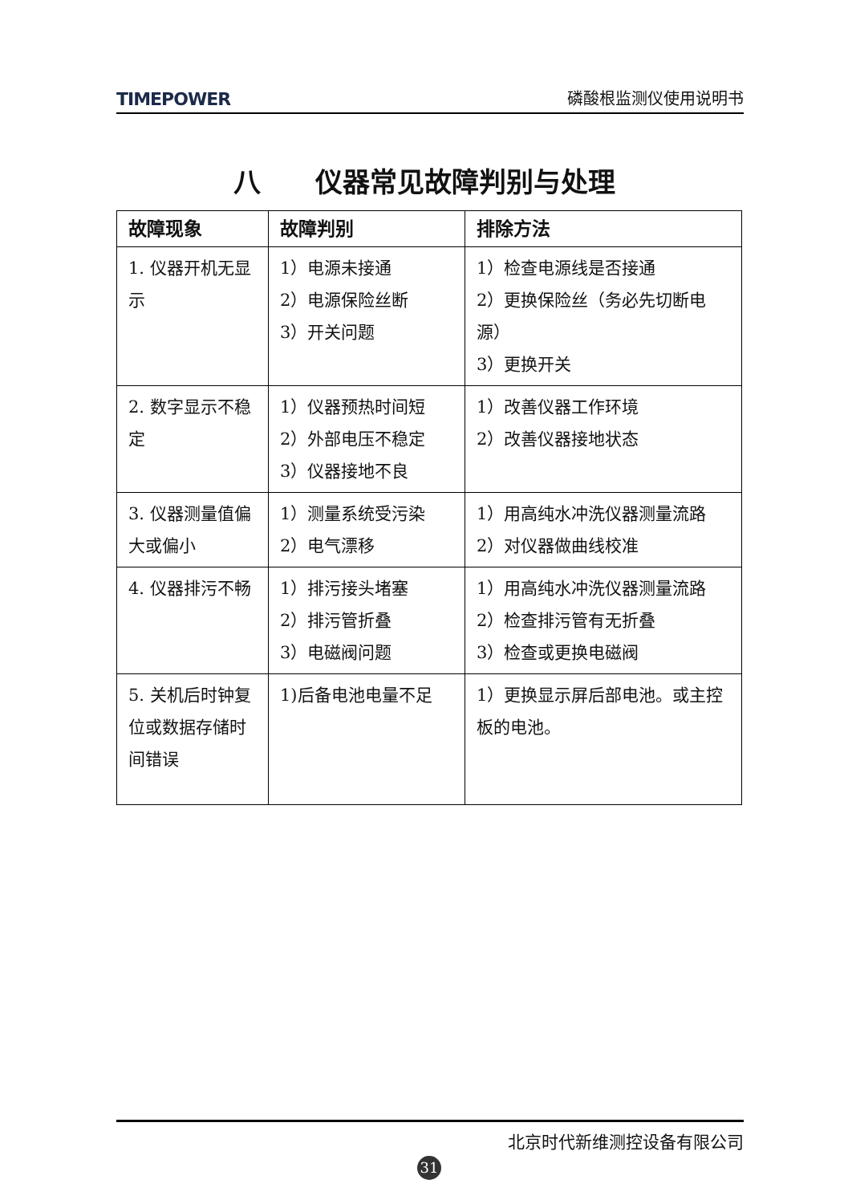TIMEPOWER 磷酸根监测仪使用说明书
八　　仪器常见故障判别与处理
| 故障现象 | 故障判别 | 排除方法 |
| --- | --- | --- |
| 1. 仪器开机无显示 | 1）电源未接通 2）电源保险丝断 3）开关问题 | 1）检查电源线是否接通 2）更换保险丝（务必先切断电源） 3）更换开关 |
| 2. 数字显示不稳定 | 1）仪器预热时间短 2）外部电压不稳定 3）仪器接地不良 | 1）改善仪器工作环境 2）改善仪器接地状态 |
| 3. 仪器测量值偏大或偏小 | 1）测量系统受污染 2）电气漂移 | 1）用高纯水冲洗仪器测量流路 2）对仪器做曲线校准 |
| 4. 仪器排污不畅 | 1）排污接头堵塞 2）排污管折叠 3）电磁阀问题 | 1）用高纯水冲洗仪器测量流路 2）检查排污管有无折叠 3）检查或更换电磁阀 |
| 5. 关机后时钟复位或数据存储时间错误 | 1)后备电池电量不足 | 1）更换显示屏后部电池。或主控板的电池。 |
北京时代新维测控设备有限公司
31